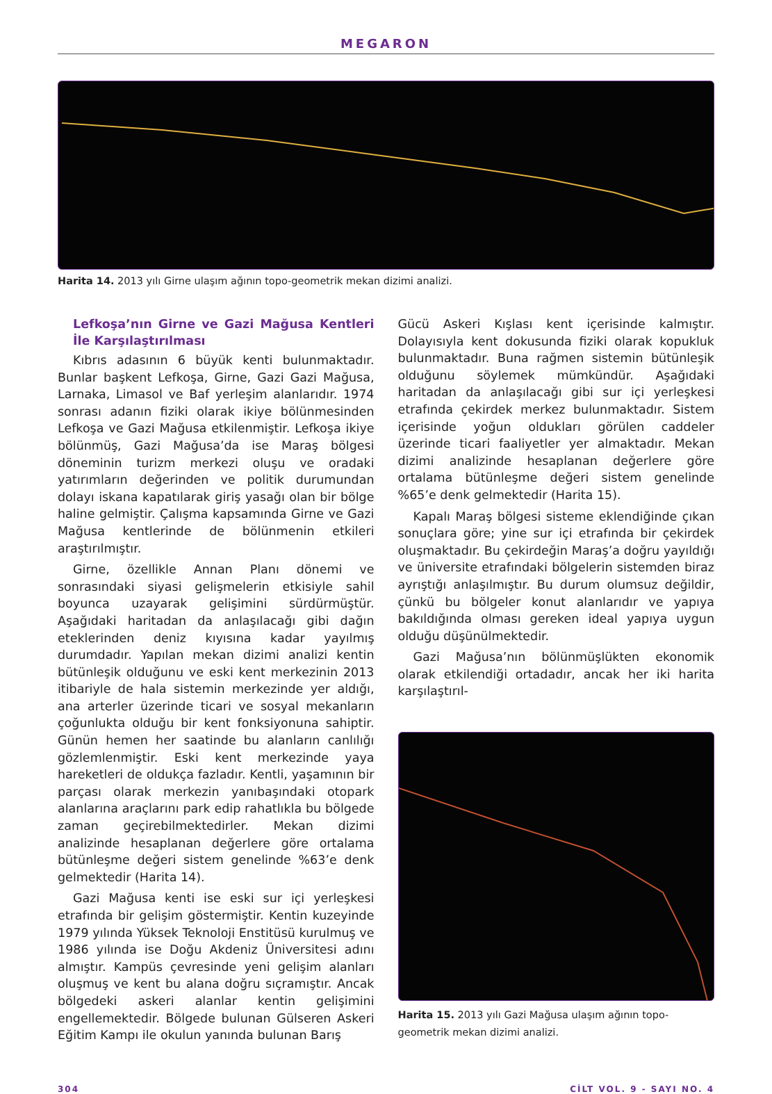MEGARON
Harita 14. 2013 yılı Girne ulaşım ağının topo-geometrik mekan dizimi analizi.
Lefkoşa’nın Girne ve Gazi Mağusa Kentleri İle Karşılaştırılması
Kıbrıs adasının 6 büyük kenti bulunmaktadır. Bunlar başkent Lefkoşa, Girne, Gazi Gazi Mağusa, Larnaka, Limasol ve Baf yerleşim alanlarıdır. 1974 sonrası adanın fiziki olarak ikiye bölünmesinden Lefkoşa ve Gazi Mağusa etkilenmiştir. Lefkoşa ikiye bölünmüş, Gazi Mağusa’da ise Maraş bölgesi döneminin turizm merkezi oluşu ve oradaki yatırımların değerinden ve politik durumundan dolayı iskana kapatılarak giriş yasağı olan bir bölge haline gelmiştir. Çalışma kapsamında Girne ve Gazi Mağusa kentlerinde de bölünmenin etkileri araştırılmıştır.
Girne, özellikle Annan Planı dönemi ve sonrasındaki siyasi gelişmelerin etkisiyle sahil boyunca uzayarak gelişimini sürdürmüştür. Aşağıdaki haritadan da anlaşılacağı gibi dağın eteklerinden deniz kıyısına kadar yayılmış durumdadır. Yapılan mekan dizimi analizi kentin bütünleşik olduğunu ve eski kent merkezinin 2013 itibariyle de hala sistemin merkezinde yer aldığı, ana arterler üzerinde ticari ve sosyal mekanların çoğunlukta olduğu bir kent fonksiyonuna sahiptir. Günün hemen her saatinde bu alanların canlılığı gözlemlenmiştir. Eski kent merkezinde yaya hareketleri de oldukça fazladır. Kentli, yaşamının bir parçası olarak merkezin yanıbaşındaki otopark alanlarına araçlarını park edip rahatlıkla bu bölgede zaman geçirebilmektedirler. Mekan dizimi analizinde hesaplanan değerlere göre ortalama bütünleşme değeri sistem genelinde %63’e denk gelmektedir (Harita 14).
Gazi Mağusa kenti ise eski sur içi yerleşkesi etrafında bir gelişim göstermiştir. Kentin kuzeyinde 1979 yılında Yüksek Teknoloji Enstitüsü kurulmuş ve 1986 yılında ise Doğu Akdeniz Üniversitesi adını almıştır. Kampüs çevresinde yeni gelişim alanları oluşmuş ve kent bu alana doğru sıçramıştır. Ancak bölgedeki askeri alanlar kentin gelişimini engellemektedir. Bölgede bulunan Gülseren Askeri Eğitim Kampı ile okulun yanında bulunan Barış
Gücü Askeri Kışlası kent içerisinde kalmıştır. Dolayısıyla kent dokusunda fiziki olarak kopukluk bulunmaktadır. Buna rağmen sistemin bütünleşik olduğunu söylemek mümkündür. Aşağıdaki haritadan da anlaşılacağı gibi sur içi yerleşkesi etrafında çekirdek merkez bulunmaktadır. Sistem içerisinde yoğun oldukları görülen caddeler üzerinde ticari faaliyetler yer almaktadır. Mekan dizimi analizinde hesaplanan değerlere göre ortalama bütünleşme değeri sistem genelinde %65’e denk gelmektedir (Harita 15).
Kapalı Maraş bölgesi sisteme eklendiğinde çıkan sonuçlara göre; yine sur içi etrafında bir çekirdek oluşmaktadır. Bu çekirdeğin Maraş’a doğru yayıldığı ve üniversite etrafındaki bölgelerin sistemden biraz ayrıştığı anlaşılmıştır. Bu durum olumsuz değildir, çünkü bu bölgeler konut alanlarıdır ve yapıya bakıldığında olması gereken ideal yapıya uygun olduğu düşünülmektedir.
Gazi Mağusa’nın bölünmüşlükten ekonomik olarak etkilendiği ortadadır, ancak her iki harita karşılaştırıl-
Harita 15. 2013 yılı Gazi Mağusa ulaşım ağının topo-geometrik mekan dizimi analizi.
304 CİLT VOL. 9 - SAYI NO. 4